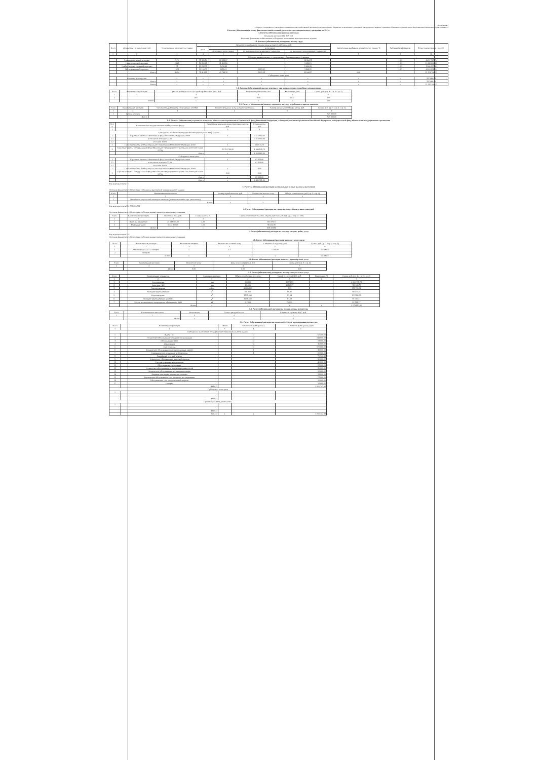Приложение 2
к Порядку составления и утверждения плана финансово-хозяйственной деятельности муниципальных бюджетных и автономных учреждений, находящихся в ведении Управления образования администрации Петропавловск-Камчатского городского округа
Расчеты (обоснования) к плану финансово-хозяйственной деятельности муниципального учреждения на 2013г.
1. Расчеты (обоснования) выплат персоналу
Код видов расходов 111, 112, 119
Источник финансового обеспечения субсидии на выполнение муниципального задания
1.1. Расчеты (обоснования) расходов на оплату труда
| N п/п | Должность, группа должностей | Установленная численность, ставки | Среднемесячный размер оплаты труда на одного работника, руб. | | | | Ежемесячная надбавка к должностному окладу, % | Районный коэффициент | Фонд оплаты труда в год, руб. |
| --- | --- | --- | --- | --- | --- | --- | --- | --- | --- |
| | | | всего | в том числе | | | | | |
| | | | | по должностному окладу | по выплатам компенсационного характера | по выплатам стимулирующего характера | | | |
| 1 | 2 | 3 | 4 | 5 | 6 | 7 | 8 | 9 | 10 |
| Субсидия на выполнение государственного (муниципального) задания | | | | | | | | | |
| | Административный персонал | 3,75 | 38 300,84 | 22 036,07 | | 16 064,78 | | 1,60 | 4 457 798,75 |
| | Педагогический персонал | 23,68 | 14 890,08 | 11 403,90 | | 3 486,19 | | 1,60 | 11 000 000,00 |
| | Учебно-вспомогательный персонал | 2,1 | 15 262,52 | 2 010,43 | | 9 604,09 | | 1,60 | 1 000 000,00 |
| | Обслуживающий персонал | 15,51 | 10 100,75 | 3689,01 | 2625,58 | 3 849,22 | | 1,60 | 4 916 901,25 |
| | Итого: | 45,04 | 78 414,18 | 42 744,32 | 2 625,58 | 33 044,27 | 0,00 | | 21 374 700,00 |
| Субсидия на иные цели | | | | | | | | | |
| | Классное руководство | x | x | x | x | x | x | x | 207 460,00 |
| | Итого: | x | x | x | x | x | x | x | 207 460,00 |
| | Всего: | x | x | x | x | x | x | x | 21 582 160,00 |
1.2. Расчеты (обоснования) выплат персоналу при направлении в служебные командировки
| N п/п | Наименование расходов | Средний размер выплаты на одного работника в день, руб. | Количество работников, чел. | Количество дней | Сумма, руб. (гр. 3 x гр. 4 x гр. 5) |
| --- | --- | --- | --- | --- | --- |
| 1 | 2 | 3 | 4 | 5 | 6 |
| 1 | | 0,00 | 0,00 | 0,00 | 0,00 |
| | Итого: | x | x | x | 0,00 |
1.3. Расчеты (обоснования) выплат персоналу по уходу за ребенком и прочие выплаты
| N п/п | Наименование расходов | Численность работников, получающих пособие | Количество выплат в год на одного работника | Размер выплаты (пособия) в месяц, руб. | Сумма, руб. (гр. 3 x гр. 4 x гр. 5) |
| --- | --- | --- | --- | --- | --- |
| 1 | 2 | 3 | 4 | 5 | 6 |
| 1 | Проезд в отпуск | | | | 925 000,00 |
| | Итого: | | | | 925 000,00 |
1.4. Расчеты (обоснования) страховых взносов на обязательное страхование в Пенсионный фонд Российской Федерации, в Фонд социального страхования Российской Федерации, в Федеральный фонд обязательного медицинского страхования
| N п/п | Наименование государственного внебюджетного фонда | Размер базы для начисления страховых взносов, руб. | Сумма взноса, руб. |
| --- | --- | --- | --- |
| 1 | 2 | 3 | 4 |
| Субсидия на выполнение государственного (муниципального) задания | | | |
| 1 | Страховые взносы в Пенсионный фонд Российской Федерации, всего | x | 4 616 950,60 |
| 1.1 | в том числе по ставке 22,0% | | 4 616 950,00 |
| 1.2 | по ставке 10,0% | | |
| 2 | Страховые взносы в Фонд социального страхования Российской Федерации, всего | x | 662 615,70 |
| 3 | Страховые взносы в Федеральный фонд обязательного медицинского страхования, всего (по ставке 5,1%) | 21 374 700,00 | 1 090 109,70 |
| | Итого: | x | 6 369 665,00 |
| Субсидия на иные цели | | | |
| 1 | Страховые взносы в Пенсионный фонд Российской Федерации, всего | x | 62 656,00 |
| 1.1 | в том числе по ставке 22,0% | | 62 656,00 |
| 1.2 | по ставке 10,0% | | |
| 2 | Страховые взносы в Фонд социального страхования Российской Федерации, всего | x | 0,00 |
| 3 | Страховые взносы в Федеральный фонд обязательного медицинского страхования, всего (по ставке 5,1%) | 0,00 | 0,00 |
| | Итого: | x | 62 656,00 |
| | Итого: | x | 6 432 321,00 |
Код видов расходов 112
3. Расчеты (обоснования) расходов на социальные и иные выплаты населению
Источник финансового обеспечения субсидии на выполнение муниципального задания
| N п/п | Наименование показателя | Размер одной выплаты, руб. | Количество выплат в год | Общая сумма выплат, руб. (гр. 3 x гр. 4) |
| --- | --- | --- | --- | --- |
| 1 | 2 | 3 | 4 | 5 |
| 1 | Пособия по социальной помощи населению (выходное пособие при увольнении) | - | - | - |
| | Итого: | x | x | - |
Код видов расходов 851,852,853,831
4. Расчет (обоснование) расходов на уплату налогов, сборов и иных платежей
Источник финансового обеспечения: субсидии на выполнение муниципального задания
| N п/п | Наименование расходов | Налоговая база, руб. | Ставка налога, % | Сумма исчисленного налога, подлежащего уплате, руб. (гр. 3 x гр. 4 / 100) |
| --- | --- | --- | --- | --- |
| 1 | 2 | 3 | 4 | 5 |
| 1 | Налог на имущество | 25 548 505,00 | 2,20 | 561 979,11 |
| 2 | Земельный налог | 6 434 950,00 | 1,50 | 96 524,85 |
| | Итого: | x | x | 658 503,96 |
5. Расчет (обоснование) расходов на закупку товаров, работ, услуг
Код видов расходов 244
Источник финансового обеспечения: субсидии на выполнение муниципального задания
5.1. Расчет (обоснование) расходов на оплату услуг связи
| N п/п | Наименование расходов | Количество номеров | Количество платежей в год | Стоимость за единицу, руб. | Сумма, руб. (гр. 3 x гр. 4 x гр. 5) |
| --- | --- | --- | --- | --- | --- |
| 1 | 2 | 3 | 4 | 5 | 6 |
| 1 | Абонентская плата за телефон | 1 | 12 | 5 200,00 | 62 400,00 |
| 2 | Интернет | | | | |
| | Итого: | x | x | x | 62 400,00 |
5.2. Расчет (обоснование) расходов на оплату транспортных услуг
| N п/п | Наименование расходов | Количество услуг | Цена услуги перевозки, руб. | Сумма, руб. (гр. 3 x гр. 4) |
| --- | --- | --- | --- | --- |
| 1 | 2 | 3 | 4 | 5 |
| | Итого: | 0,00 | 0,00 | 0,00 |
5.3. Расчет (обоснование) расходов на оплату коммунальных услуг
| N п/п | Наименование показателя | Единица измерения | Объем потребления ресурсов | Тариф (с учетом НДС), руб. | Индексация, % | Сумма, руб. (гр. 4 x гр. 5 x гр. 6) |
| --- | --- | --- | --- | --- | --- | --- |
| 1 | 2 | 3 | 4 | 5 | 6 | 7 |
| 1 | Теплоэнергия | Гкал | 360,000 | 11279,83 | | 4 060 739,73 |
| 2 | Тепло для ГВС | Гкал | 63,080 | 11338,77 | | 715 249,87 |
| 3 | Электроэнергия | кВт.ч | 46330,000 | 8,33 | | 386 728,74 |
| 4 | Холодное водоснабжение | м<sup>3</sup> | 931,000 | 88,32 | | 89 277,25 |
| 5 | Водоотведение | м<sup>3</sup> | 1939,500 | 81,04 | | 157 994,53 |
| 6 | Холодное водоснабжение для ГВС | м<sup>3</sup> | 1039,500 | 87,63 | | 91 095,11 |
| 7 | Услуги регионального оператора по обращению с ТКО | м3 | 117,000 | 750,55 | | 87 811,77 |
| | Итого: | x | x | x | x | 5 579 897,00 |
5.4. Расчет (обоснование) расходов на оплату аренды имущества
| N п/п | Наименование показателя | Количество | Ставка арендной платы | Стоимость с учетом НДС, руб. |
| --- | --- | --- | --- | --- |
| 1 | 2 | 3 | 4 | 5 |
| | Итого: | x | x | 0 |
5.5. Расчет (обоснование) расходов на оплату работ, услуг по содержанию имущества
| N п/п | Наименование расходов | Объем | Количество работ (услуг) | Стоимость работ (услуг), руб. |
| --- | --- | --- | --- | --- |
| 1 | 2 | 3 | 4 | 5 |
| Субсидия на выполнение государственного (муниципального) задания | | | | |
| 1 | Вывоз ТБО | | 12 | 62 400,00 |
| 2 | Техническое обслуживание пожарной сигнализации | | 12 | 144 000,00 |
| 3 | Обслуживание ТСО | | 12 | 18 000,00 |
| 4 | Дератизация | | 12 | 35 000,00 |
| 5 | Снегоочистка | | 12 | 170 000,00 |
| 6 | Техническое обслуживание противопожарных дверей | | 1 | 30 000,00 |
| 7 | Гидравлическое испытание трубопровода | | 4 | 50 000,00 |
| 8 | Аварийный, текущий ремонт | | | 75 342,98 |
| 9 | Техническое обслуживание видеонаблюдения | | | 96 000,00 |
| 10 | Противопожарные мероприятия | | | 40 000,00 |
| 11 | Обслуживание орг.техники | | | 18 000,00 |
| 12 | Техническое обслуживание и ремонт вакуумных сетей | | | 86 000,00 |
| 13 | Техническое обслуживание системы вентиляции | | | 50 000,00 |
| 14 | Заправка картриджа, ремонт орг. техники | | | 18 000,00 |
| 15 | Техническое обслуживание узла погодного регулирования | | | 72 000,00 |
| 16 | Обслуживание узла учета тепловой энергии | | | 10 000,00 |
| 17 | Поверка | | | 10 000,00 |
| | ИТОГО | | | 1 015 742,98 |
| Субсидия на иные цели | | | | |
| 1 | | | | - |
| | ИТОГО | | | - |
| Приносящая доход деятельность | | | | |
| 1 | | | | |
| | ИТОГО | | | |
| | ВСЕГО | x | x | 1 015 742,98 |